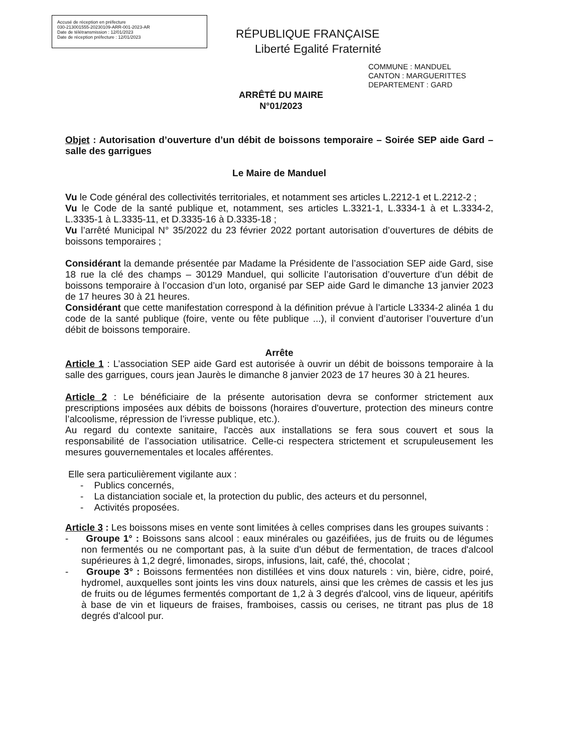Accusé de réception en préfecture
030-213001555-20230109-ARR-001-2023-AR
Date de télétransmission : 12/01/2023
Date de réception préfecture : 12/01/2023
RÉPUBLIQUE FRANÇAISE
Liberté Egalité Fraternité
COMMUNE : MANDUEL
CANTON : MARGUERITTES
DEPARTEMENT : GARD
ARRÊTÉ DU MAIRE
N°01/2023
Objet : Autorisation d’ouverture d’un débit de boissons temporaire – Soirée SEP aide Gard – salle des garrigues
Le Maire de Manduel
Vu le Code général des collectivités territoriales, et notamment ses articles L.2212-1 et L.2212-2 ;
Vu le Code de la santé publique et, notamment, ses articles L.3321-1, L.3334-1 à et L.3334-2, L.3335-1 à L.3335-11, et D.3335-16 à D.3335-18 ;
Vu l’arrêté Municipal N° 35/2022 du 23 février 2022 portant autorisation d’ouvertures de débits de boissons temporaires ;
Considérant la demande présentée par Madame la Présidente de l’association SEP aide Gard, sise 18 rue la clé des champs – 30129 Manduel, qui sollicite l’autorisation d’ouverture d’un débit de boissons temporaire à l’occasion d’un loto, organisé par SEP aide Gard le dimanche 13 janvier 2023 de 17 heures 30 à 21 heures.
Considérant que cette manifestation correspond à la définition prévue à l’article L3334-2 alinéa 1 du code de la santé publique (foire, vente ou fête publique ...), il convient d’autoriser l’ouverture d’un débit de boissons temporaire.
Arrête
Article 1 : L’association SEP aide Gard est autorisée à ouvrir un débit de boissons temporaire à la salle des garrigues, cours jean Jaurès le dimanche 8 janvier 2023 de 17 heures 30 à 21 heures.
Article 2 : Le bénéficiaire de la présente autorisation devra se conformer strictement aux prescriptions imposées aux débits de boissons (horaires d'ouverture, protection des mineurs contre l’alcoolisme, répression de l’ivresse publique, etc.).
Au regard du contexte sanitaire, l'accès aux installations se fera sous couvert et sous la responsabilité de l’association utilisatrice. Celle-ci respectera strictement et scrupuleusement les mesures gouvernementales et locales afférentes.
Elle sera particulièrement vigilante aux :
- Publics concernés,
- La distanciation sociale et, la protection du public, des acteurs et du personnel,
- Activités proposées.
Article 3 : Les boissons mises en vente sont limitées à celles comprises dans les groupes suivants :
- Groupe 1° : Boissons sans alcool : eaux minérales ou gazéifiées, jus de fruits ou de légumes non fermentés ou ne comportant pas, à la suite d'un début de fermentation, de traces d'alcool supérieures à 1,2 degré, limonades, sirops, infusions, lait, café, thé, chocolat ;
- Groupe 3° : Boissons fermentées non distillées et vins doux naturels : vin, bière, cidre, poiré, hydromel, auxquelles sont joints les vins doux naturels, ainsi que les crèmes de cassis et les jus de fruits ou de légumes fermentés comportant de 1,2 à 3 degrés d'alcool, vins de liqueur, apéritifs à base de vin et liqueurs de fraises, framboises, cassis ou cerises, ne titrant pas plus de 18 degrés d'alcool pur.